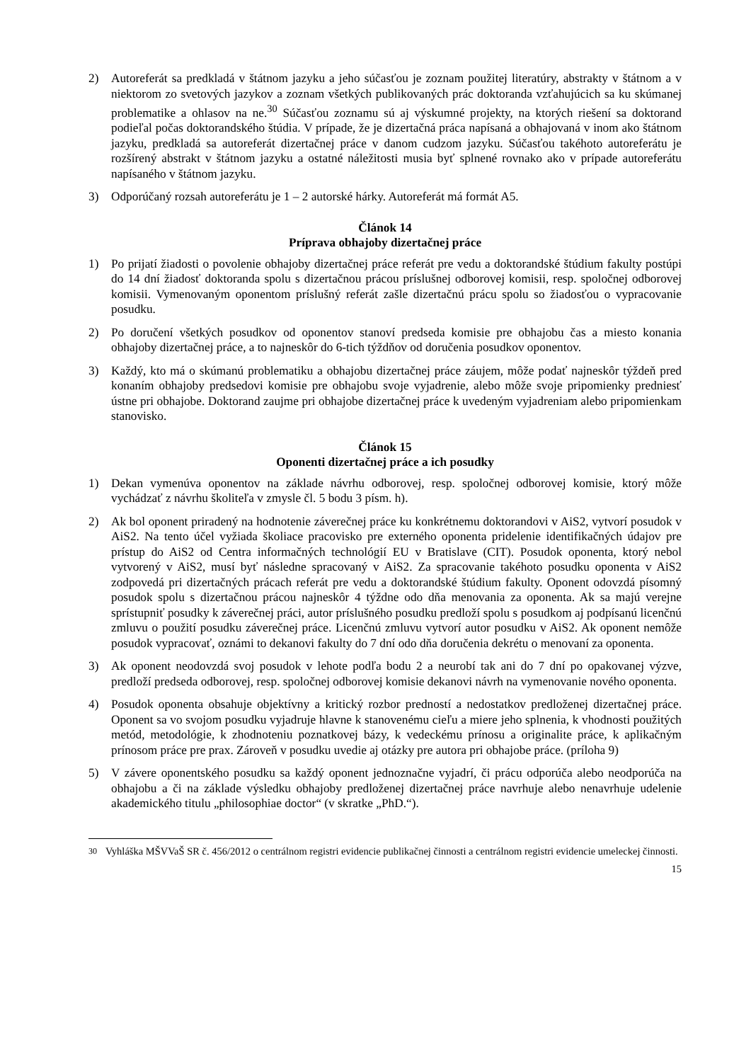2) Autoreferát sa predkladá v štátnom jazyku a jeho súčasťou je zoznam použitej literatúry, abstrakty v štátnom a v niektorom zo svetových jazykov a zoznam všetkých publikovaných prác doktoranda vzťahujúcich sa ku skúmanej problematike a ohlasov na ne.<sup>30</sup> Súčasťou zoznamu sú aj výskumné projekty, na ktorých riešení sa doktorand podieľal počas doktorandského štúdia. V prípade, že je dizertačná práca napísaná a obhajovaná v inom ako štátnom jazyku, predkladá sa autoreferát dizertačnej práce v danom cudzom jazyku. Súčasťou takéhoto autoreferátu je rozšírený abstrakt v štátnom jazyku a ostatné náležitosti musia byť splnené rovnako ako v prípade autoreferátu napísaného v štátnom jazyku.
3) Odporúčaný rozsah autoreferátu je 1 – 2 autorské hárky. Autoreferát má formát A5.
Článok 14
Príprava obhajoby dizertačnej práce
1) Po prijatí žiadosti o povolenie obhajoby dizertačnej práce referát pre vedu a doktorandské štúdium fakulty postúpi do 14 dní žiadosť doktoranda spolu s dizertačnou prácou príslušnej odborovej komisii, resp. spoločnej odborovej komisii. Vymenovaným oponentom príslušný referát zašle dizertačnú prácu spolu so žiadosťou o vypracovanie posudku.
2) Po doručení všetkých posudkov od oponentov stanoví predseda komisie pre obhajobu čas a miesto konania obhajoby dizertačnej práce, a to najneskôr do 6-tich týždňov od doručenia posudkov oponentov.
3) Každý, kto má o skúmanú problematiku a obhajobu dizertačnej práce záujem, môže podať najneskôr týždeň pred konaním obhajoby predsedovi komisie pre obhajobu svoje vyjadrenie, alebo môže svoje pripomienky predniesť ústne pri obhajobe. Doktorand zaujme pri obhajobe dizertačnej práce k uvedeným vyjadreniam alebo pripomienkam stanovisko.
Článok 15
Oponenti dizertačnej práce a ich posudky
1) Dekan vymenúva oponentov na základe návrhu odborovej, resp. spoločnej odborovej komisie, ktorý môže vychádzať z návrhu školiteľa v zmysle čl. 5 bodu 3 písm. h).
2) Ak bol oponent priradený na hodnotenie záverečnej práce ku konkrétnemu doktorandovi v AiS2, vytvorí posudok v AiS2. Na tento účel vyžiada školiace pracovisko pre externého oponenta pridelenie identifikačných údajov pre prístup do AiS2 od Centra informačných technológií EU v Bratislave (CIT). Posudok oponenta, ktorý nebol vytvorený v AiS2, musí byť následne spracovaný v AiS2. Za spracovanie takéhoto posudku oponenta v AiS2 zodpovedá pri dizertačných prácach referát pre vedu a doktorandské štúdium fakulty. Oponent odovzdá písomný posudok spolu s dizertačnou prácou najneskôr 4 týždne odo dňa menovania za oponenta. Ak sa majú verejne sprístupniť posudky k záverečnej práci, autor príslušného posudku predloží spolu s posudkom aj podpísanú licenčnú zmluvu o použití posudku záverečnej práce. Licenčnú zmluvu vytvorí autor posudku v AiS2. Ak oponent nemôže posudok vypracovať, oznámi to dekanovi fakulty do 7 dní odo dňa doručenia dekrétu o menovaní za oponenta.
3) Ak oponent neodovzdá svoj posudok v lehote podľa bodu 2 a neurobí tak ani do 7 dní po opakovanej výzve, predloží predseda odborovej, resp. spoločnej odborovej komisie dekanovi návrh na vymenovanie nového oponenta.
4) Posudok oponenta obsahuje objektívny a kritický rozbor predností a nedostatkov predloženej dizertačnej práce. Oponent sa vo svojom posudku vyjadruje hlavne k stanovenému cieľu a miere jeho splnenia, k vhodnosti použitých metód, metodológie, k zhodnoteniu poznatkovej bázy, k vedeckému prínosu a originalite práce, k aplikačným prínosom práce pre prax. Zároveň v posudku uvedie aj otázky pre autora pri obhajobe práce. (príloha 9)
5) V závere oponentského posudku sa každý oponent jednoznačne vyjadrí, či prácu odporúča alebo neodporúča na obhajobu a či na základe výsledku obhajoby predloženej dizertačnej práce navrhuje alebo nenavrhuje udelenie akademického titulu „philosophiae doctor“ (v skratke „PhD.“).
<sup>30</sup> Vyhláška MŠVVaŠ SR č. 456/2012 o centrálnom registri evidencie publikačnej činnosti a centrálnom registri evidencie umeleckej činnosti.
15